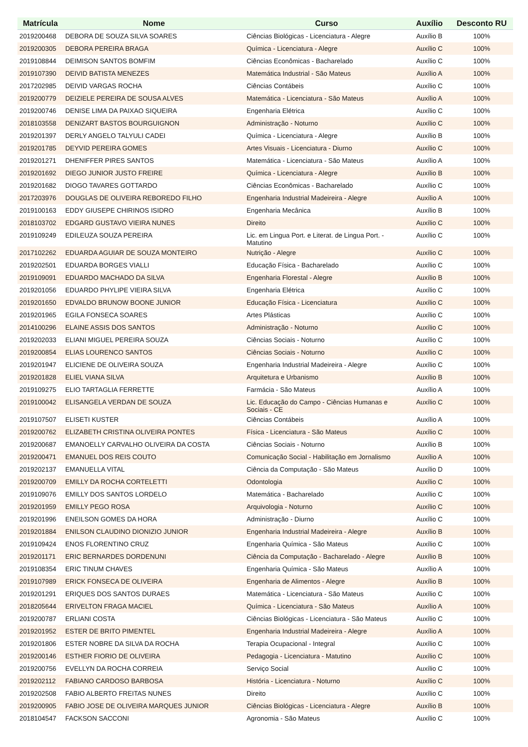| Matrícula | Nome | Curso | Auxílio | Desconto RU |
| --- | --- | --- | --- | --- |
| 2019200468 | DEBORA DE SOUZA SILVA SOARES | Ciências Biológicas - Licenciatura - Alegre | Auxílio B | 100% |
| 2019200305 | DEBORA PEREIRA BRAGA | Química - Licenciatura - Alegre | Auxílio C | 100% |
| 2019108844 | DEIMISON SANTOS BOMFIM | Ciências Econômicas - Bacharelado | Auxílio C | 100% |
| 2019107390 | DEIVID BATISTA MENEZES | Matemática Industrial - São Mateus | Auxílio A | 100% |
| 2017202985 | DEIVID VARGAS ROCHA | Ciências Contábeis | Auxílio C | 100% |
| 2019200779 | DEIZIELE PEREIRA DE SOUSA ALVES | Matemática - Licenciatura - São Mateus | Auxílio A | 100% |
| 2019200746 | DENISE LIMA DA PAIXAO SIQUEIRA | Engenharia Elétrica | Auxílio C | 100% |
| 2018103558 | DENIZART BASTOS BOURGUIGNON | Administração - Noturno | Auxílio C | 100% |
| 2019201397 | DERLY ANGELO TALYULI CADEI | Química - Licenciatura - Alegre | Auxílio B | 100% |
| 2019201785 | DEYVID PEREIRA GOMES | Artes Visuais - Licenciatura - Diurno | Auxílio C | 100% |
| 2019201271 | DHENIFFER PIRES SANTOS | Matemática - Licenciatura - São Mateus | Auxílio A | 100% |
| 2019201692 | DIEGO JUNIOR JUSTO FREIRE | Química - Licenciatura - Alegre | Auxílio B | 100% |
| 2019201682 | DIOGO TAVARES GOTTARDO | Ciências Econômicas - Bacharelado | Auxílio C | 100% |
| 2017203976 | DOUGLAS DE OLIVEIRA REBOREDO FILHO | Engenharia Industrial Madeireira - Alegre | Auxílio A | 100% |
| 2019100163 | EDDY GIUSEPE CHIRINOS ISIDRO | Engenharia Mecânica | Auxílio B | 100% |
| 2018103702 | EDGARD GUSTAVO VIEIRA NUNES | Direito | Auxílio C | 100% |
| 2019109249 | EDILEUZA SOUZA PEREIRA | Lic. em Lingua Port. e Literat. de Lingua Port. - Matutino | Auxílio C | 100% |
| 2017102262 | EDUARDA AGUIAR DE SOUZA MONTEIRO | Nutrição - Alegre | Auxílio C | 100% |
| 2019202501 | EDUARDA BORGES VIALLI | Educação Física - Bacharelado | Auxílio C | 100% |
| 2019109091 | EDUARDO MACHADO DA SILVA | Engenharia Florestal - Alegre | Auxílio B | 100% |
| 2019201056 | EDUARDO PHYLIPE VIEIRA SILVA | Engenharia Elétrica | Auxílio C | 100% |
| 2019201650 | EDVALDO BRUNOW BOONE JUNIOR | Educação Física - Licenciatura | Auxílio C | 100% |
| 2019201965 | EGILA FONSECA SOARES | Artes Plásticas | Auxílio C | 100% |
| 2014100296 | ELAINE ASSIS DOS SANTOS | Administração - Noturno | Auxílio C | 100% |
| 2019202033 | ELIANI MIGUEL PEREIRA SOUZA | Ciências Sociais - Noturno | Auxílio C | 100% |
| 2019200854 | ELIAS LOURENCO SANTOS | Ciências Sociais - Noturno | Auxílio C | 100% |
| 2019201947 | ELICIENE DE OLIVEIRA SOUZA | Engenharia Industrial Madeireira - Alegre | Auxílio C | 100% |
| 2019201828 | ELIEL VIANA SILVA | Arquitetura e Urbanismo | Auxílio B | 100% |
| 2019109275 | ELIO TARTAGLIA FERRETTE | Farmácia - São Mateus | Auxílio A | 100% |
| 2019100042 | ELISANGELA VERDAN DE SOUZA | Lic. Educação do Campo - Ciências Humanas e Sociais - CE | Auxílio C | 100% |
| 2019107507 | ELISETI KUSTER | Ciências Contábeis | Auxílio A | 100% |
| 2019200762 | ELIZABETH CRISTINA OLIVEIRA PONTES | Física - Licenciatura - São Mateus | Auxílio C | 100% |
| 2019200687 | EMANOELLY CARVALHO OLIVEIRA DA COSTA | Ciências Sociais - Noturno | Auxílio B | 100% |
| 2019200471 | EMANUEL DOS REIS COUTO | Comunicação Social - Habilitação em Jornalismo | Auxílio A | 100% |
| 2019202137 | EMANUELLA VITAL | Ciência da Computação - São Mateus | Auxílio D | 100% |
| 2019200709 | EMILLY DA ROCHA CORTELETTI | Odontologia | Auxílio C | 100% |
| 2019109076 | EMILLY DOS SANTOS LORDELO | Matemática - Bacharelado | Auxílio C | 100% |
| 2019201959 | EMILLY PEGO ROSA | Arquivologia - Noturno | Auxílio C | 100% |
| 2019201996 | ENEILSON GOMES DA HORA | Administração - Diurno | Auxílio C | 100% |
| 2019201884 | ENILSON CLAUDINO DIONIZIO JUNIOR | Engenharia Industrial Madeireira - Alegre | Auxílio B | 100% |
| 2019109424 | ENOS FLORENTINO CRUZ | Engenharia Química - São Mateus | Auxílio C | 100% |
| 2019201171 | ERIC BERNARDES DORDENUNI | Ciência da Computação - Bacharelado - Alegre | Auxílio B | 100% |
| 2019108354 | ERIC TINUM CHAVES | Engenharia Química - São Mateus | Auxílio A | 100% |
| 2019107989 | ERICK FONSECA DE OLIVEIRA | Engenharia de Alimentos - Alegre | Auxílio B | 100% |
| 2019201291 | ERIQUES DOS SANTOS DURAES | Matemática - Licenciatura - São Mateus | Auxílio C | 100% |
| 2018205644 | ERIVELTON FRAGA MACIEL | Química - Licenciatura - São Mateus | Auxílio A | 100% |
| 2019200787 | ERLIANI COSTA | Ciências Biológicas - Licenciatura - São Mateus | Auxílio C | 100% |
| 2019201952 | ESTER DE BRITO PIMENTEL | Engenharia Industrial Madeireira - Alegre | Auxílio A | 100% |
| 2019201806 | ESTER NOBRE DA SILVA DA ROCHA | Terapia Ocupacional - Integral | Auxílio C | 100% |
| 2019200146 | ESTHER FIORIO DE OLIVEIRA | Pedagogia - Licenciatura - Matutino | Auxílio C | 100% |
| 2019200756 | EVELLYN DA ROCHA CORREIA | Serviço Social | Auxílio C | 100% |
| 2019202112 | FABIANO CARDOSO BARBOSA | História - Licenciatura - Noturno | Auxílio C | 100% |
| 2019202508 | FABIO ALBERTO FREITAS NUNES | Direito | Auxílio C | 100% |
| 2019200905 | FABIO JOSE DE OLIVEIRA MARQUES JUNIOR | Ciências Biológicas - Licenciatura - Alegre | Auxílio B | 100% |
| 2018104547 | FACKSON SACCONI | Agronomia - São Mateus | Auxílio C | 100% |